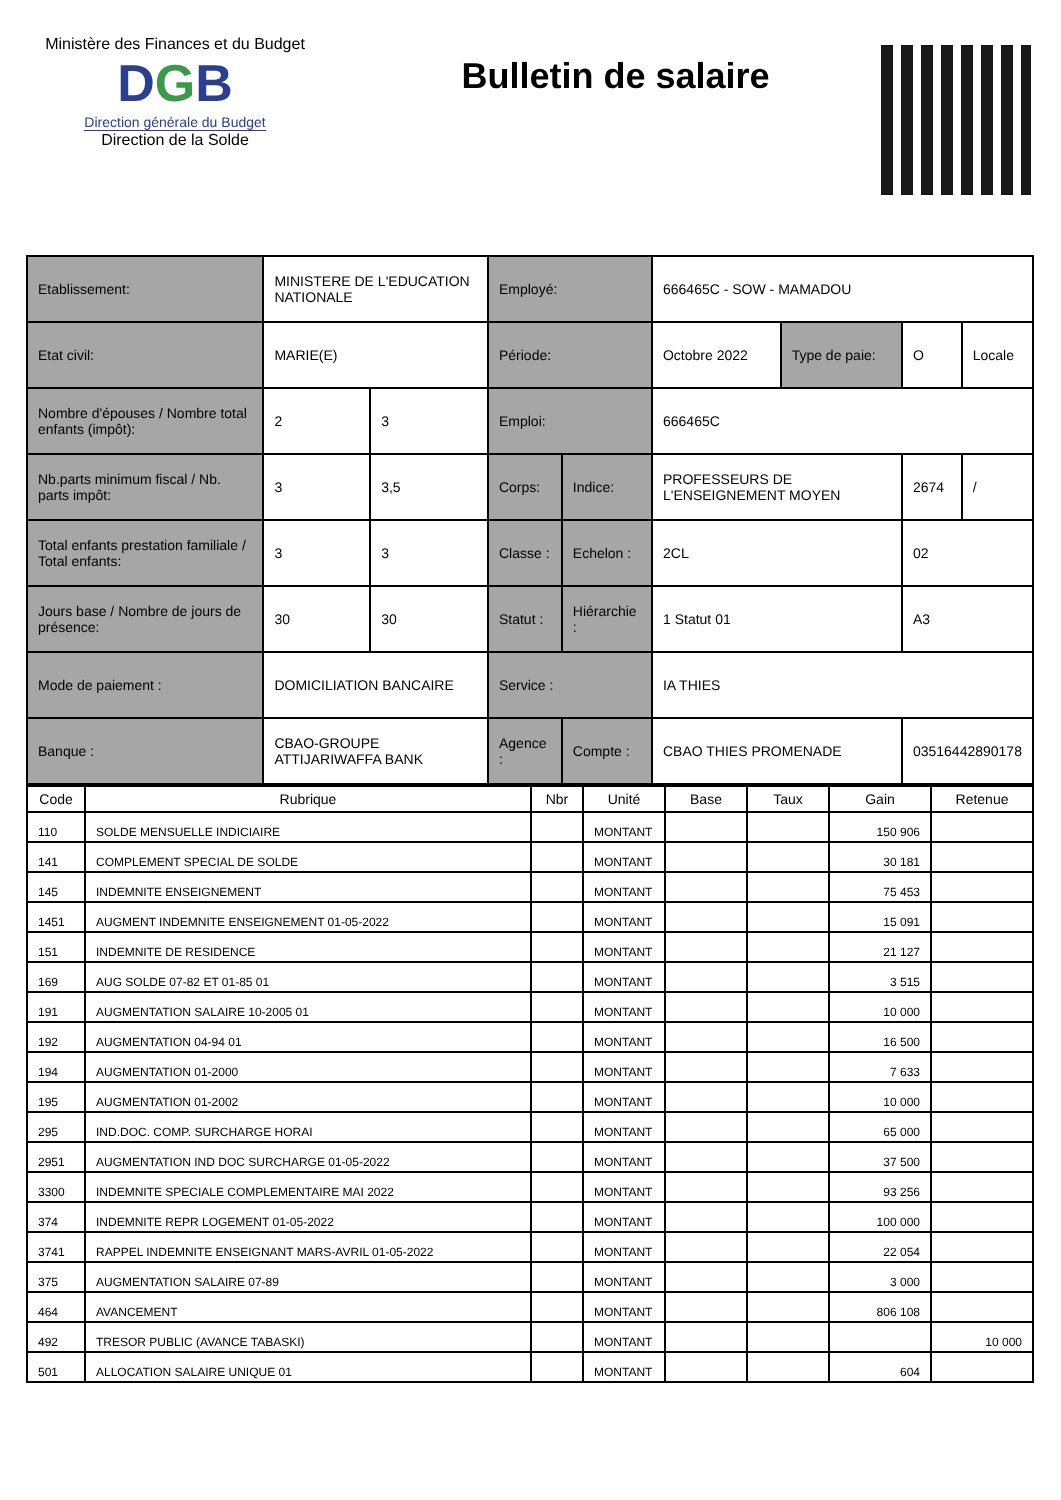Ministère des Finances et du Budget
DGB
Direction générale du Budget
Direction de la Solde
Bulletin de salaire
| Etablissement: | MINISTERE DE L'EDUCATION NATIONALE | | Employé: | | 666465C - SOW - MAMADOU | | | |
| Etat civil: | MARIE(E) | | Période: | | Octobre 2022 | Type de paie: | O | Locale |
| Nombre d'épouses / Nombre total enfants (impôt): | 2 | 3 | Emploi: | | 666465C | | | |
| Nb.parts minimum fiscal / Nb. parts impôt: | 3 | 3,5 | Corps: | Indice: | PROFESSEURS DE L'ENSEIGNEMENT MOYEN | | 2674 | / |
| Total enfants prestation familiale / Total enfants: | 3 | 3 | Classe : | Echelon : | 2CL | | 02 | |
| Jours base / Nombre de jours de présence: | 30 | 30 | Statut : | Hiérarchie : | 1 Statut 01 | | A3 | |
| Mode de paiement : | DOMICILIATION BANCAIRE | | Service : | | IA THIES | | | |
| Banque : | CBAO-GROUPE ATTIJARIWAFFA BANK | | Agence : | Compte : | CBAO THIES PROMENADE | | 03516442890178 | |
| Code | Rubrique | Nbr | Unité | Base | Taux | Gain | Retenue |
| --- | --- | --- | --- | --- | --- | --- | --- |
| 110 | SOLDE MENSUELLE INDICIAIRE | | MONTANT | | | 150 906 | |
| 141 | COMPLEMENT SPECIAL DE SOLDE | | MONTANT | | | 30 181 | |
| 145 | INDEMNITE ENSEIGNEMENT | | MONTANT | | | 75 453 | |
| 1451 | AUGMENT INDEMNITE ENSEIGNEMENT 01-05-2022 | | MONTANT | | | 15 091 | |
| 151 | INDEMNITE DE RESIDENCE | | MONTANT | | | 21 127 | |
| 169 | AUG SOLDE 07-82 ET 01-85 01 | | MONTANT | | | 3 515 | |
| 191 | AUGMENTATION SALAIRE 10-2005 01 | | MONTANT | | | 10 000 | |
| 192 | AUGMENTATION 04-94 01 | | MONTANT | | | 16 500 | |
| 194 | AUGMENTATION 01-2000 | | MONTANT | | | 7 633 | |
| 195 | AUGMENTATION 01-2002 | | MONTANT | | | 10 000 | |
| 295 | IND.DOC. COMP. SURCHARGE HORAI | | MONTANT | | | 65 000 | |
| 2951 | AUGMENTATION IND DOC SURCHARGE 01-05-2022 | | MONTANT | | | 37 500 | |
| 3300 | INDEMNITE SPECIALE COMPLEMENTAIRE MAI 2022 | | MONTANT | | | 93 256 | |
| 374 | INDEMNITE REPR LOGEMENT 01-05-2022 | | MONTANT | | | 100 000 | |
| 3741 | RAPPEL INDEMNITE ENSEIGNANT MARS-AVRIL 01-05-2022 | | MONTANT | | | 22 054 | |
| 375 | AUGMENTATION SALAIRE 07-89 | | MONTANT | | | 3 000 | |
| 464 | AVANCEMENT | | MONTANT | | | 806 108 | |
| 492 | TRESOR PUBLIC (AVANCE TABASKI) | | MONTANT | | | | 10 000 |
| 501 | ALLOCATION SALAIRE UNIQUE 01 | | MONTANT | | | 604 | |